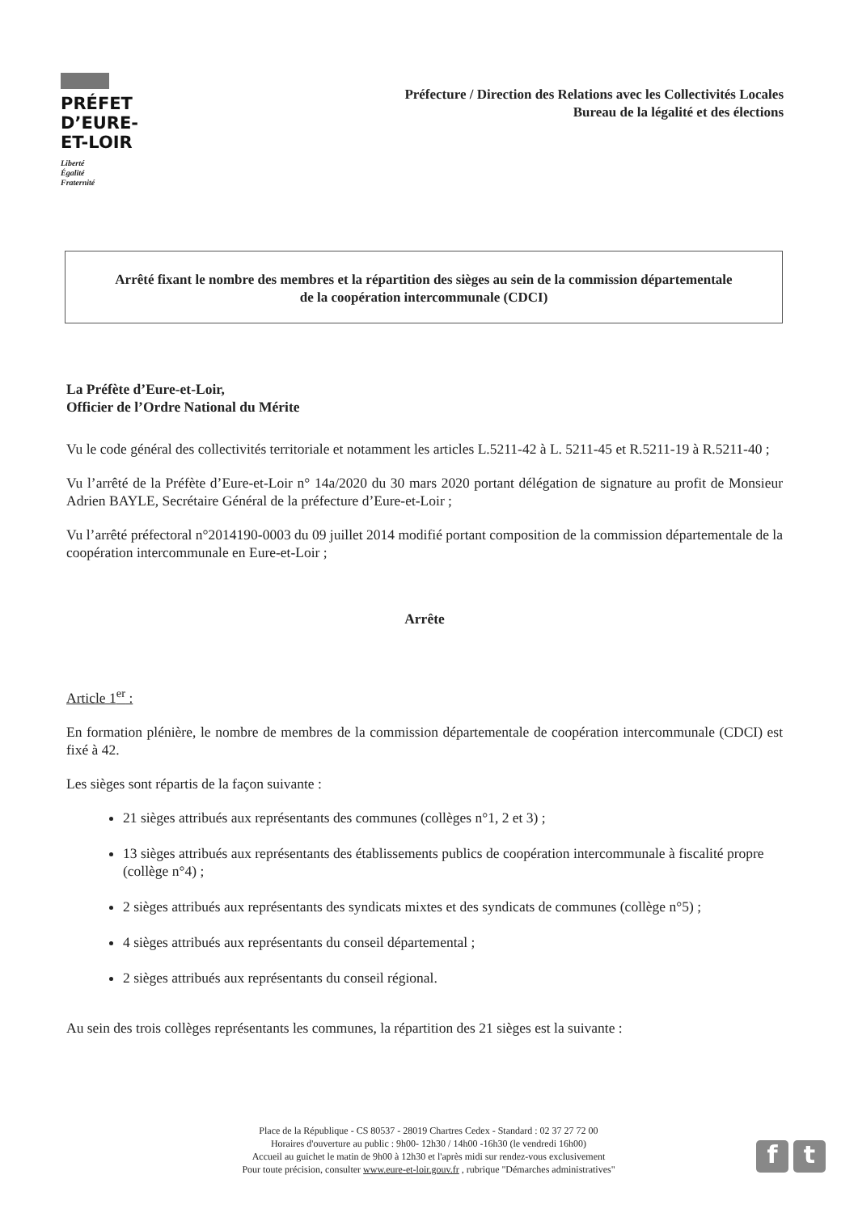PRÉFET
D’EURE-
ET-LOIR
Liberté
Égalité
Fraternité
Préfecture / Direction des Relations avec les Collectivités Locales
Bureau de la légalité et des élections
Arrêté fixant le nombre des membres et la répartition des sièges au sein de la commission départementale
de la coopération intercommunale (CDCI)
La Préfète d’Eure-et-Loir,
Officier de l’Ordre National du Mérite
Vu le code général des collectivités territoriale et notamment les articles L.5211-42 à L. 5211-45 et R.5211-19 à R.5211-40 ;
Vu l’arrêté de la Préfète d’Eure-et-Loir n° 14a/2020 du 30 mars 2020 portant délégation de signature au profit de Monsieur Adrien BAYLE, Secrétaire Général de la préfecture d’Eure-et-Loir ;
Vu l’arrêté préfectoral n°2014190-0003 du 09 juillet 2014 modifié portant composition de la commission départementale de la coopération intercommunale en Eure-et-Loir ;
Arrête
Article 1<sup>er</sup> :
En formation plénière, le nombre de membres de la commission départementale de coopération intercommunale (CDCI) est fixé à 42.
Les sièges sont répartis de la façon suivante :
21 sièges attribués aux représentants des communes (collèges n°1, 2 et 3) ;
13 sièges attribués aux représentants des établissements publics de coopération intercommunale à fiscalité propre (collège n°4) ;
2 sièges attribués aux représentants des syndicats mixtes et des syndicats de communes (collège n°5) ;
4 sièges attribués aux représentants du conseil départemental ;
2 sièges attribués aux représentants du conseil régional.
Au sein des trois collèges représentants les communes, la répartition des 21 sièges est la suivante :
Place de la République - CS 80537 - 28019 Chartres Cedex - Standard : 02 37 27 72 00
Horaires d'ouverture au public : 9h00- 12h30 / 14h00 -16h30 (le vendredi 16h00)
Accueil au guichet le matin de 9h00 à 12h30 et l'après midi sur rendez-vous exclusivement
Pour toute précision, consulter www.eure-et-loir.gouv.fr , rubrique "Démarches administratives"
f t